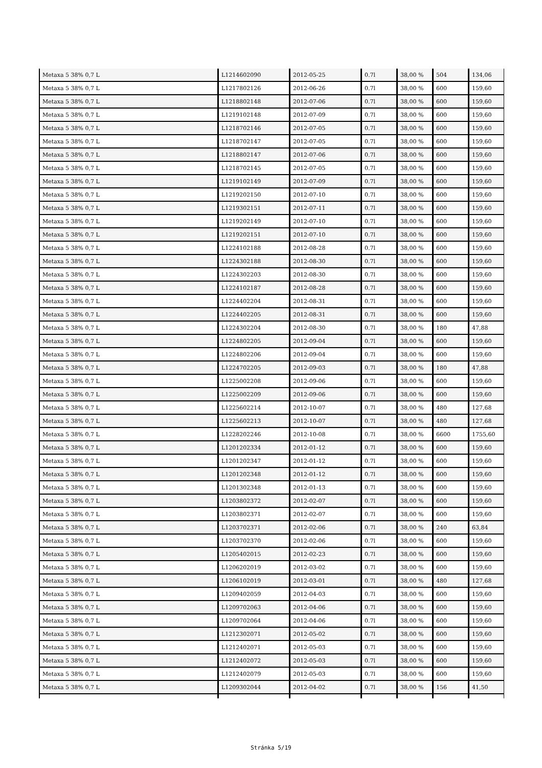| Metaxa 5 38% 0,7 L | L1214602090 | 2012-05-25 | 0.7l | 38,00 % | 504 | 134,06 |
| Metaxa 5 38% 0,7 L | L1217802126 | 2012-06-26 | 0.7l | 38,00 % | 600 | 159,60 |
| Metaxa 5 38% 0,7 L | L1218802148 | 2012-07-06 | 0.7l | 38,00 % | 600 | 159,60 |
| Metaxa 5 38% 0,7 L | L1219102148 | 2012-07-09 | 0.7l | 38,00 % | 600 | 159,60 |
| Metaxa 5 38% 0,7 L | L1218702146 | 2012-07-05 | 0.7l | 38,00 % | 600 | 159,60 |
| Metaxa 5 38% 0,7 L | L1218702147 | 2012-07-05 | 0.7l | 38,00 % | 600 | 159,60 |
| Metaxa 5 38% 0,7 L | L1218802147 | 2012-07-06 | 0.7l | 38,00 % | 600 | 159,60 |
| Metaxa 5 38% 0,7 L | L1218702145 | 2012-07-05 | 0.7l | 38,00 % | 600 | 159,60 |
| Metaxa 5 38% 0,7 L | L1219102149 | 2012-07-09 | 0.7l | 38,00 % | 600 | 159,60 |
| Metaxa 5 38% 0,7 L | L1219202150 | 2012-07-10 | 0.7l | 38,00 % | 600 | 159,60 |
| Metaxa 5 38% 0,7 L | L1219302151 | 2012-07-11 | 0.7l | 38,00 % | 600 | 159,60 |
| Metaxa 5 38% 0,7 L | L1219202149 | 2012-07-10 | 0.7l | 38,00 % | 600 | 159,60 |
| Metaxa 5 38% 0,7 L | L1219202151 | 2012-07-10 | 0.7l | 38,00 % | 600 | 159,60 |
| Metaxa 5 38% 0,7 L | L1224102188 | 2012-08-28 | 0.7l | 38,00 % | 600 | 159,60 |
| Metaxa 5 38% 0,7 L | L1224302188 | 2012-08-30 | 0.7l | 38,00 % | 600 | 159,60 |
| Metaxa 5 38% 0,7 L | L1224302203 | 2012-08-30 | 0.7l | 38,00 % | 600 | 159,60 |
| Metaxa 5 38% 0,7 L | L1224102187 | 2012-08-28 | 0.7l | 38,00 % | 600 | 159,60 |
| Metaxa 5 38% 0,7 L | L1224402204 | 2012-08-31 | 0.7l | 38,00 % | 600 | 159,60 |
| Metaxa 5 38% 0,7 L | L1224402205 | 2012-08-31 | 0.7l | 38,00 % | 600 | 159,60 |
| Metaxa 5 38% 0,7 L | L1224302204 | 2012-08-30 | 0.7l | 38,00 % | 180 | 47,88 |
| Metaxa 5 38% 0,7 L | L1224802205 | 2012-09-04 | 0.7l | 38,00 % | 600 | 159,60 |
| Metaxa 5 38% 0,7 L | L1224802206 | 2012-09-04 | 0.7l | 38,00 % | 600 | 159,60 |
| Metaxa 5 38% 0,7 L | L1224702205 | 2012-09-03 | 0.7l | 38,00 % | 180 | 47,88 |
| Metaxa 5 38% 0,7 L | L1225002208 | 2012-09-06 | 0.7l | 38,00 % | 600 | 159,60 |
| Metaxa 5 38% 0,7 L | L1225002209 | 2012-09-06 | 0.7l | 38,00 % | 600 | 159,60 |
| Metaxa 5 38% 0,7 L | L1225602214 | 2012-10-07 | 0.7l | 38,00 % | 480 | 127,68 |
| Metaxa 5 38% 0,7 L | L1225602213 | 2012-10-07 | 0.7l | 38,00 % | 480 | 127,68 |
| Metaxa 5 38% 0,7 L | L1228202246 | 2012-10-08 | 0.7l | 38,00 % | 6600 | 1755,60 |
| Metaxa 5 38% 0,7 L | L1201202334 | 2012-01-12 | 0.7l | 38,00 % | 600 | 159,60 |
| Metaxa 5 38% 0,7 L | L1201202347 | 2012-01-12 | 0.7l | 38,00 % | 600 | 159,60 |
| Metaxa 5 38% 0,7 L | L1201202348 | 2012-01-12 | 0.7l | 38,00 % | 600 | 159,60 |
| Metaxa 5 38% 0,7 L | L1201302348 | 2012-01-13 | 0.7l | 38,00 % | 600 | 159,60 |
| Metaxa 5 38% 0,7 L | L1203802372 | 2012-02-07 | 0.7l | 38,00 % | 600 | 159,60 |
| Metaxa 5 38% 0,7 L | L1203802371 | 2012-02-07 | 0.7l | 38,00 % | 600 | 159,60 |
| Metaxa 5 38% 0,7 L | L1203702371 | 2012-02-06 | 0.7l | 38,00 % | 240 | 63,84 |
| Metaxa 5 38% 0,7 L | L1203702370 | 2012-02-06 | 0.7l | 38,00 % | 600 | 159,60 |
| Metaxa 5 38% 0,7 L | L1205402015 | 2012-02-23 | 0.7l | 38,00 % | 600 | 159,60 |
| Metaxa 5 38% 0,7 L | L1206202019 | 2012-03-02 | 0.7l | 38,00 % | 600 | 159,60 |
| Metaxa 5 38% 0,7 L | L1206102019 | 2012-03-01 | 0.7l | 38,00 % | 480 | 127,68 |
| Metaxa 5 38% 0,7 L | L1209402059 | 2012-04-03 | 0.7l | 38,00 % | 600 | 159,60 |
| Metaxa 5 38% 0,7 L | L1209702063 | 2012-04-06 | 0.7l | 38,00 % | 600 | 159,60 |
| Metaxa 5 38% 0,7 L | L1209702064 | 2012-04-06 | 0.7l | 38,00 % | 600 | 159,60 |
| Metaxa 5 38% 0,7 L | L1212302071 | 2012-05-02 | 0.7l | 38,00 % | 600 | 159,60 |
| Metaxa 5 38% 0,7 L | L1212402071 | 2012-05-03 | 0.7l | 38,00 % | 600 | 159,60 |
| Metaxa 5 38% 0,7 L | L1212402072 | 2012-05-03 | 0.7l | 38,00 % | 600 | 159,60 |
| Metaxa 5 38% 0,7 L | L1212402079 | 2012-05-03 | 0.7l | 38,00 % | 600 | 159,60 |
| Metaxa 5 38% 0,7 L | L1209302044 | 2012-04-02 | 0.7l | 38,00 % | 156 | 41,50 |
Stránka 5/19